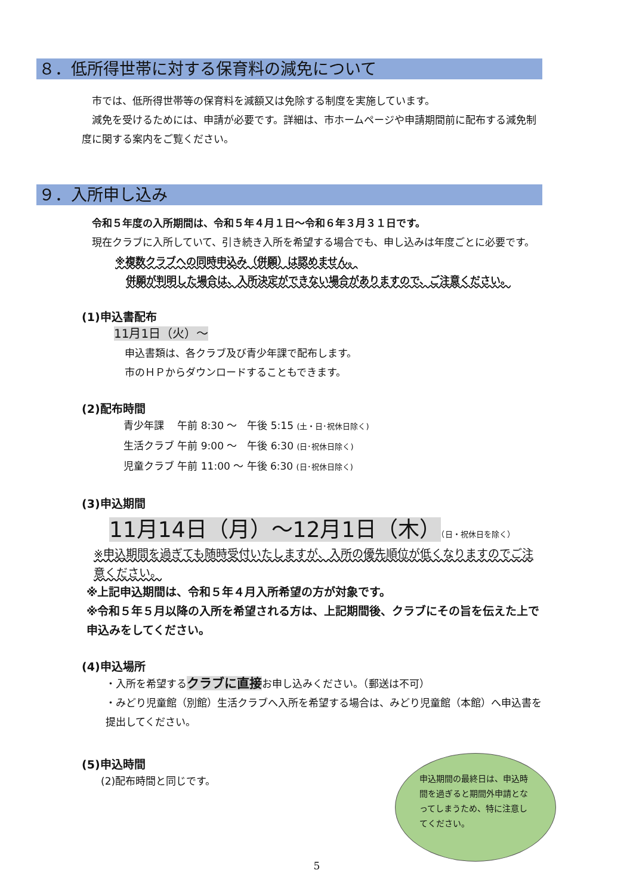８．低所得世帯に対する保育料の減免について
　市では、低所得世帯等の保育料を減額又は免除する制度を実施しています。
　減免を受けるためには、申請が必要です。詳細は、市ホームページや申請期間前に配布する減免制度に関する案内をご覧ください。
９．入所申し込み
　令和５年度の入所期間は、令和５年４月１日～令和６年３月３１日です。
　現在クラブに入所していて、引き続き入所を希望する場合でも、申し込みは年度ごとに必要です。
※複数クラブへの同時申込み（併願）は認めません。
併願が判明した場合は、入所決定ができない場合がありますので、ご注意ください。
(1)申込書配布
11月1日（火）～
申込書類は、各クラブ及び青少年課で配布します。
市のＨＰからダウンロードすることもできます。
(2)配布時間
青少年課　 午前 8:30 ～　午後 5:15 (土・日･祝休日除く)
生活クラブ 午前 9:00 ～　午後 6:30 (日･祝休日除く)
児童クラブ 午前 11:00 ～ 午後 6:30 (日･祝休日除く)
(3)申込期間
11月14日（月）～12月1日（木）（日・祝休日を除く）
※申込期間を過ぎても随時受付いたしますが、入所の優先順位が低くなりますのでご注意ください。
※上記申込期間は、令和５年４月入所希望の方が対象です。
※令和５年５月以降の入所を希望される方は、上記期間後、クラブにその旨を伝えた上で申込みをしてください。
(4)申込場所
・入所を希望するクラブに直接お申し込みください。（郵送は不可）
・みどり児童館（別館）生活クラブへ入所を希望する場合は、みどり児童館（本館）へ申込書を提出してください。
(5)申込時間
(2)配布時間と同じです。
申込期間の最終日は、申込時間を過ぎると期間外申請となってしまうため、特に注意してください。
5